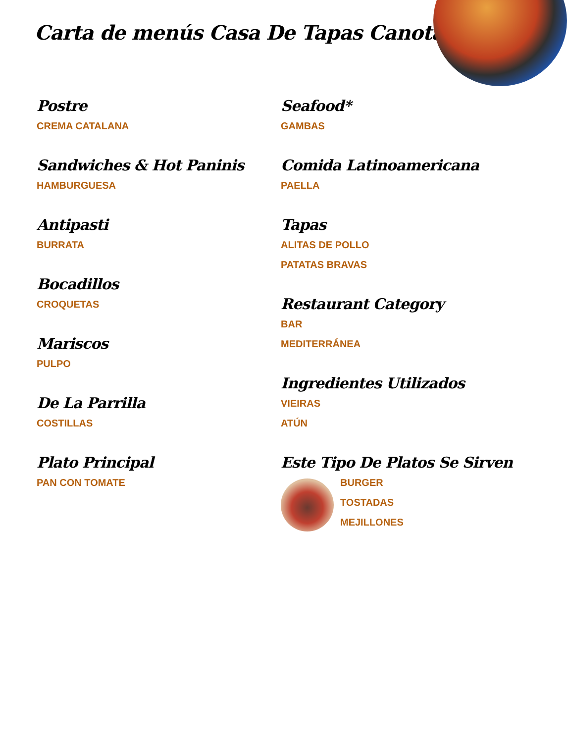Carta de menús Casa De Tapas Canota
Postre
CREMA CATALANA
Sandwiches & Hot Paninis
HAMBURGUESA
Antipasti
BURRATA
Bocadillos
CROQUETAS
Mariscos
PULPO
De La Parrilla
COSTILLAS
Plato Principal
PAN CON TOMATE
Seafood*
GAMBAS
Comida Latinoamericana
PAELLA
Tapas
ALITAS DE POLLO
PATATAS BRAVAS
Restaurant Category
BAR
MEDITERRÁNEA
Ingredientes Utilizados
VIEIRAS
ATÚN
Este Tipo De Platos Se Sirven
BURGER
TOSTADAS
MEJILLONES